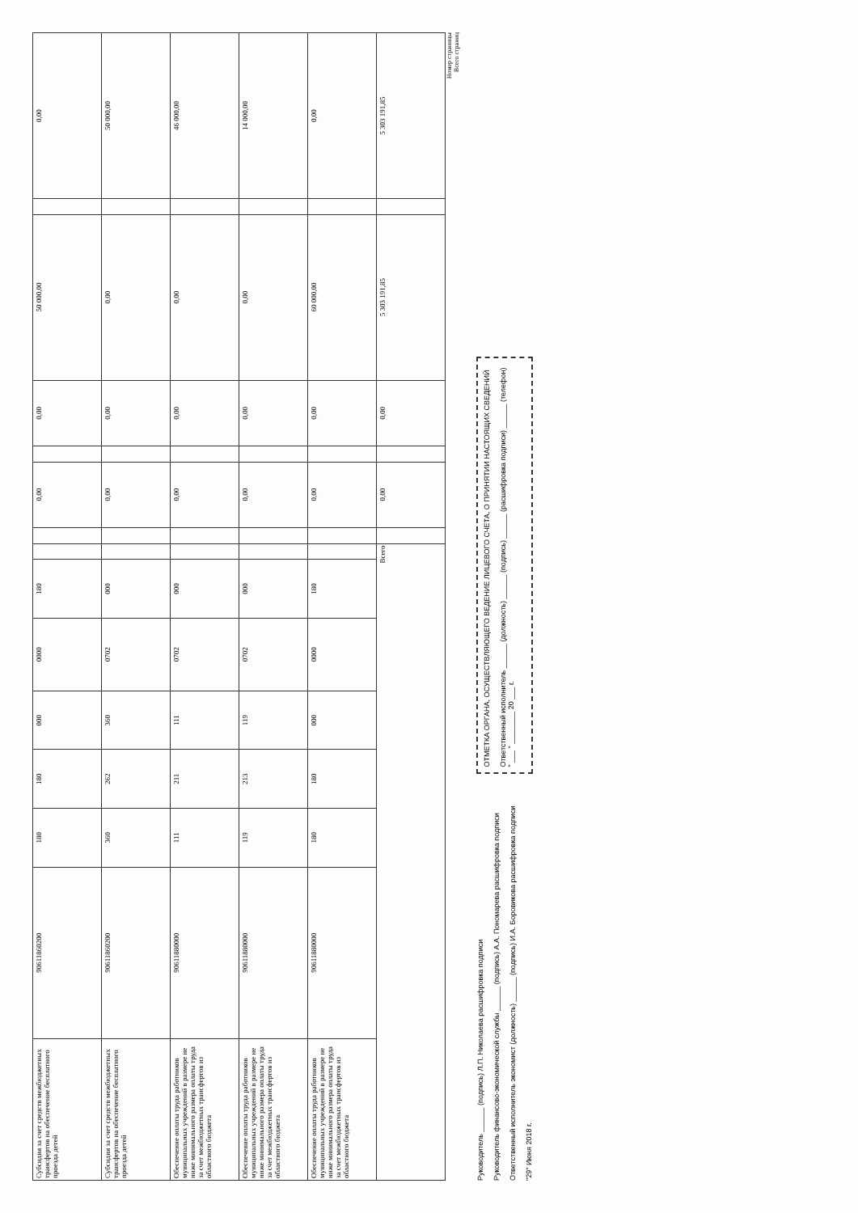| Субсидия за счет средств межбюджетных трансфертов на обеспечение бесплатного проезда детей | 90611860200 | 180 | 180 | 000 | 0000 | 180 | | | 0,00 | | 0,00 | 50 000,00 | | 0,00 |
| Субсидия за счет средств межбюджетных трансфертов на обеспечение бесплатного проезда детей | 90611860200 | 360 | 262 | 360 | 0702 | 000 | | | 0,00 | | 0,00 | 0,00 | | 50 000,00 |
| Обеспечение оплаты труда работников муниципальных учреждений в размере не ниже минимального размера оплаты труда за счет межбюджетных трансфертов из областного бюджета | 90611880000 | 111 | 211 | 111 | 0702 | 000 | | | 0,00 | | 0,00 | 0,00 | | 46 000,00 |
| Обеспечение оплаты труда работников муниципальных учреждений в размере не ниже минимального размера оплаты труда за счет межбюджетных трансфертов из областного бюджета | 90611880000 | 119 | 213 | 119 | 0702 | 000 | | | 0,00 | | 0,00 | 0,00 | | 14 000,00 |
| Обеспечение оплаты труда работников муниципальных учреждений в размере не ниже минимального размера оплаты труда за счет межбюджетных трансфертов из областного бюджета | 90611880000 | 180 | 180 | 000 | 0000 | 180 | | | 0,00 | | 0,00 | 60 000,00 | | 0,00 |
| Всего | | | | | | | | | 0,00 | | 0,00 | 5 303 191,85 | | 5 303 191,85 |
Номер страницы
Всего страниц
Руководитель ______ (подпись) Л.П. Николаева расшифровка подписи
Руководитель финансово-экономической службы ______ (подпись) А.А. Пономарева расшифровка подписи
Ответственный исполнитель экономист (должность) ______ (подпись) И.А. Боровикова расшифровка подписи
"29" Июня 2018 г.
ОТМЕТКА ОРГАНА, ОСУЩЕСТВЛЯЮЩЕГО ВЕДЕНИЕ ЛИЦЕВОГО СЧЕТА, О ПРИНЯТИИ НАСТОЯЩИХ СВЕДЕНИЙ
Ответственный исполнитель ______ (должность) ______ (подпись) ______ (расшифровка подписи) ______ (телефон)
" ___ " ________ 20 ___ г.